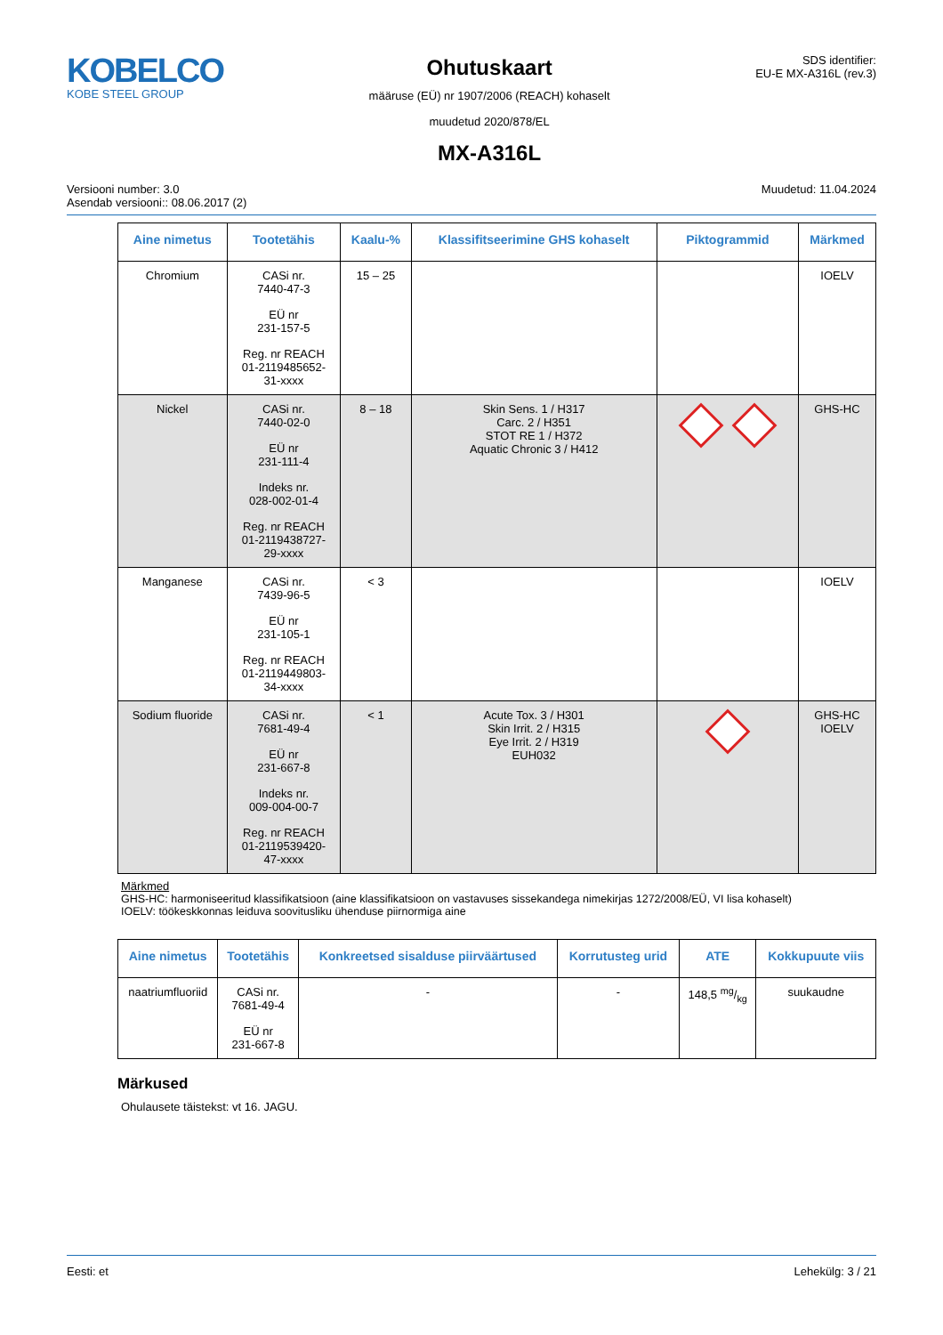KOBELCO
KOBE STEEL GROUP
Ohutuskaart
määruse (EÜ) nr 1907/2006 (REACH) kohaselt
muudetud 2020/878/EL
MX-A316L
SDS identifier:
EU-E MX-A316L (rev.3)
Versiooni number: 3.0
Asendab versiooni:: 08.06.2017 (2)
Muudetud: 11.04.2024
| Aine nimetus | Tootetähis | Kaalu-% | Klassifitseerimine GHS kohaselt | Piktogrammid | Märkmed |
| --- | --- | --- | --- | --- | --- |
| Chromium | CASi nr. 7440-47-3 EÜ nr 231-157-5 Reg. nr REACH 01-2119485652- 31-xxxx | 15 – 25 | | | IOELV |
| Nickel | CASi nr. 7440-02-0 EÜ nr 231-111-4 Indeks nr. 028-002-01-4 Reg. nr REACH 01-2119438727- 29-xxxx | 8 – 18 | Skin Sens. 1 / H317 Carc. 2 / H351 STOT RE 1 / H372 Aquatic Chronic 3 / H412 | | GHS-HC |
| Manganese | CASi nr. 7439-96-5 EÜ nr 231-105-1 Reg. nr REACH 01-2119449803- 34-xxxx | < 3 | | | IOELV |
| Sodium fluoride | CASi nr. 7681-49-4 EÜ nr 231-667-8 Indeks nr. 009-004-00-7 Reg. nr REACH 01-2119539420- 47-xxxx | < 1 | Acute Tox. 3 / H301 Skin Irrit. 2 / H315 Eye Irrit. 2 / H319 EUH032 | | GHS-HC IOELV |
Märkmed
GHS-HC: harmoniseeritud klassifikatsioon (aine klassifikatsioon on vastavuses sissekandega nimekirjas 1272/2008/EÜ, VI lisa kohaselt)
IOELV: töökeskkonnas leiduva soovitusliku ühenduse piirnormiga aine
| Aine nimetus | Tootetähis | Konkreetsed sisalduse piirväärtused | Korrutusteg urid | ATE | Kokkupuute viis |
| --- | --- | --- | --- | --- | --- |
| naatriumfluoriid | CASi nr. 7681-49-4 EÜ nr 231-667-8 | - | - | 148,5 mg/kg | suukaudne |
Märkused
Ohulausete täistekst: vt 16. JAGU.
Eesti: et Lehekülg: 3 / 21